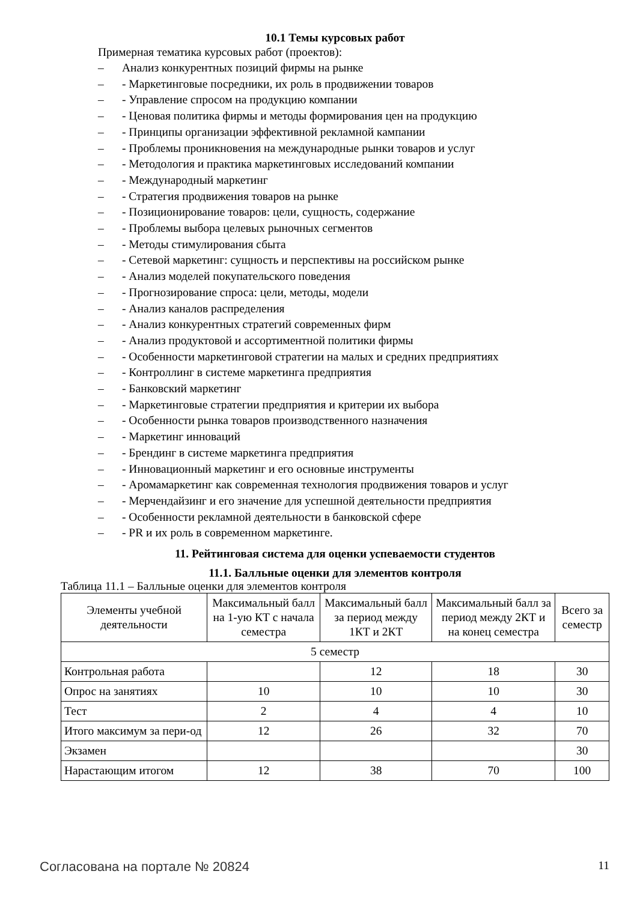10.1 Темы курсовых работ
Примерная тематика курсовых работ (проектов):
– Анализ конкурентных позиций фирмы на рынке
– - Маркетинговые посредники, их роль в продвижении товаров
– - Управление спросом на продукцию компании
– - Ценовая политика фирмы и методы формирования цен на продукцию
– - Принципы организации эффективной рекламной кампании
– - Проблемы проникновения на международные рынки товаров и услуг
– - Методология и практика маркетинговых исследований компании
– - Международный маркетинг
– - Стратегия продвижения товаров на рынке
– - Позиционирование товаров: цели, сущность, содержание
– - Проблемы выбора целевых рыночных сегментов
– - Методы стимулирования сбыта
– - Сетевой маркетинг: сущность и перспективы на российском рынке
– - Анализ моделей покупательского поведения
– - Прогнозирование спроса: цели, методы, модели
– - Анализ каналов распределения
– - Анализ конкурентных стратегий современных фирм
– - Анализ продуктовой и ассортиментной политики фирмы
– - Особенности маркетинговой стратегии на малых и средних предприятиях
– - Контроллинг в системе маркетинга предприятия
– - Банковский маркетинг
– - Маркетинговые стратегии предприятия и критерии их выбора
– - Особенности рынка товаров производственного назначения
– - Маркетинг инноваций
– - Брендинг в системе маркетинга предприятия
– - Инновационный маркетинг и его основные инструменты
– - Аромамаркетинг как современная технология продвижения товаров и услуг
– - Мерчендайзинг и его значение для успешной деятельности предприятия
– - Особенности рекламной деятельности в банковской сфере
– - PR и их роль в современном маркетинге.
11. Рейтинговая система для оценки успеваемости студентов
11.1. Балльные оценки для элементов контроля
Таблица 11.1 – Балльные оценки для элементов контроля
| Элементы учебной деятельности | Максимальный балл на 1-ую КТ с начала семестра | Максимальный балл за период между 1КТ и 2КТ | Максимальный балл за период между 2КТ и на конец семестра | Всего за семестр |
| 5 семестр | | | | |
| Контрольная работа | | 12 | 18 | 30 |
| Опрос на занятиях | 10 | 10 | 10 | 30 |
| Тест | 2 | 4 | 4 | 10 |
| Итого максимум за пери-од | 12 | 26 | 32 | 70 |
| Экзамен | | | | 30 |
| Нарастающим итогом | 12 | 38 | 70 | 100 |
Согласована на портале № 20824 11